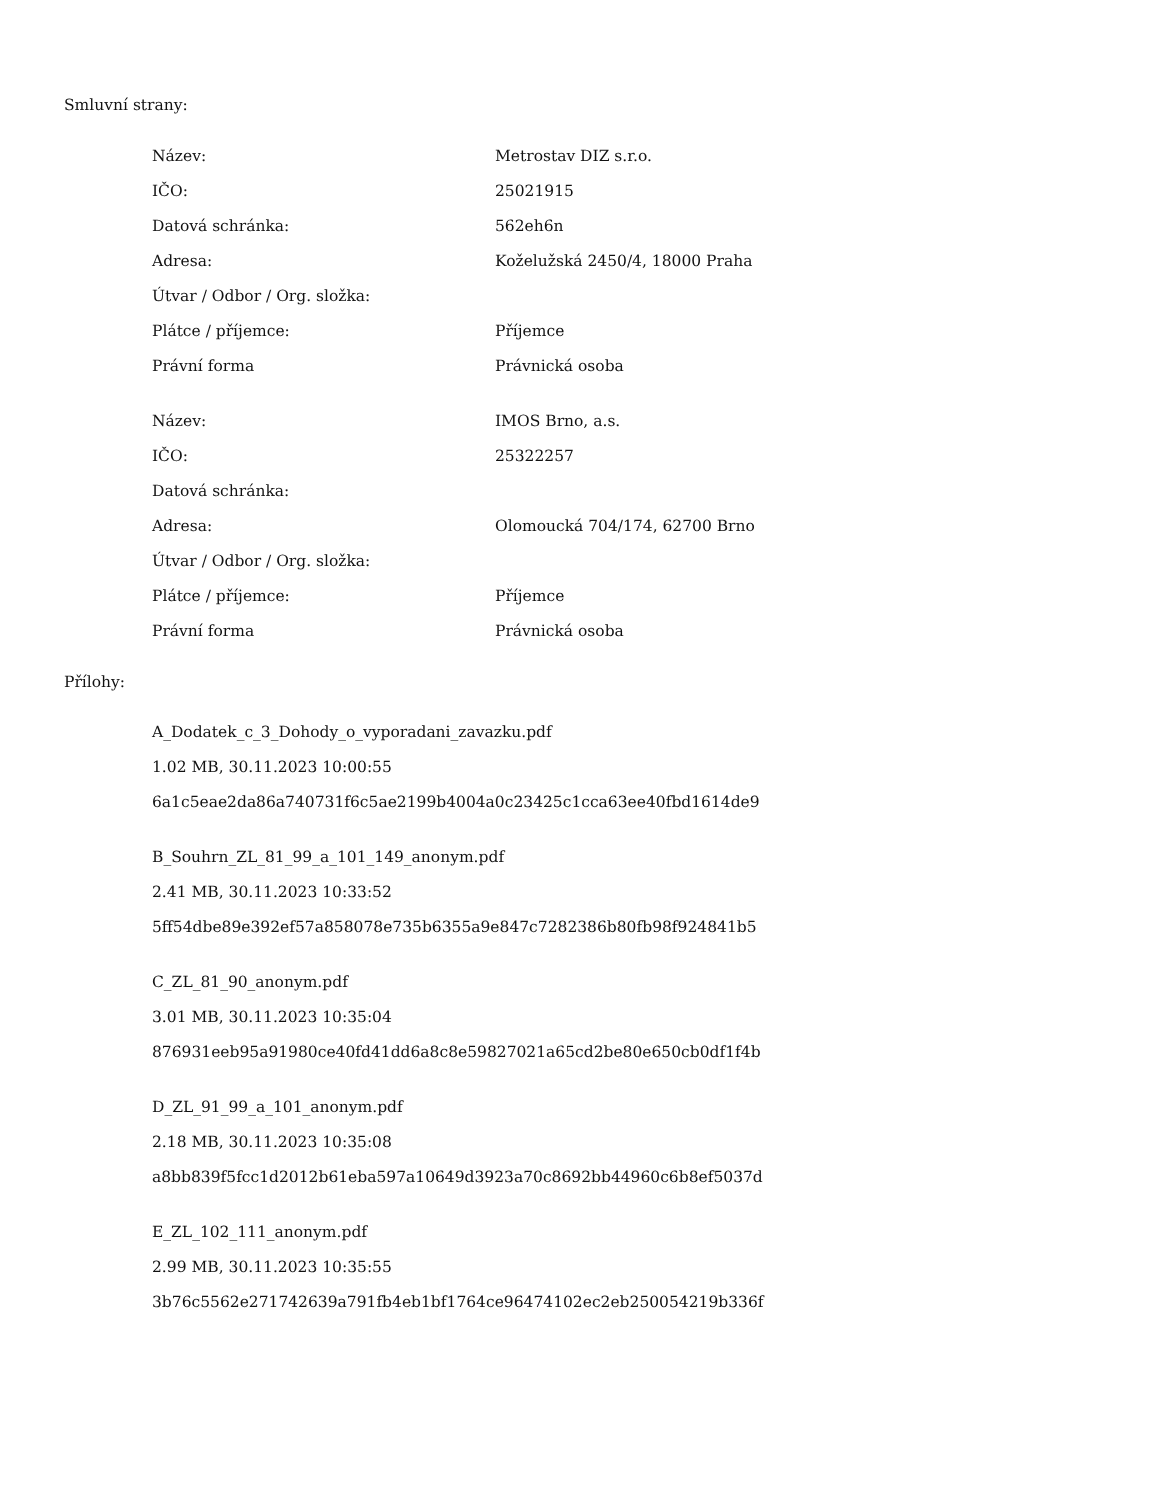Smluvní strany:
| Název: | Metrostav DIZ s.r.o. |
| IČO: | 25021915 |
| Datová schránka: | 562eh6n |
| Adresa: | Koželužská 2450/4, 18000 Praha |
| Útvar / Odbor / Org. složka: | |
| Plátce / příjemce: | Příjemce |
| Právní forma | Právnická osoba |
| Název: | IMOS Brno, a.s. |
| IČO: | 25322257 |
| Datová schránka: | |
| Adresa: | Olomoucká 704/174, 62700 Brno |
| Útvar / Odbor / Org. složka: | |
| Plátce / příjemce: | Příjemce |
| Právní forma | Právnická osoba |
Přílohy:
A_Dodatek_c_3_Dohody_o_vyporadani_zavazku.pdf
1.02 MB, 30.11.2023 10:00:55
6a1c5eae2da86a740731f6c5ae2199b4004a0c23425c1cca63ee40fbd1614de9
B_Souhrn_ZL_81_99_a_101_149_anonym.pdf
2.41 MB, 30.11.2023 10:33:52
5ff54dbe89e392ef57a858078e735b6355a9e847c7282386b80fb98f924841b5
C_ZL_81_90_anonym.pdf
3.01 MB, 30.11.2023 10:35:04
876931eeb95a91980ce40fd41dd6a8c8e59827021a65cd2be80e650cb0df1f4b
D_ZL_91_99_a_101_anonym.pdf
2.18 MB, 30.11.2023 10:35:08
a8bb839f5fcc1d2012b61eba597a10649d3923a70c8692bb44960c6b8ef5037d
E_ZL_102_111_anonym.pdf
2.99 MB, 30.11.2023 10:35:55
3b76c5562e271742639a791fb4eb1bf1764ce96474102ec2eb250054219b336f